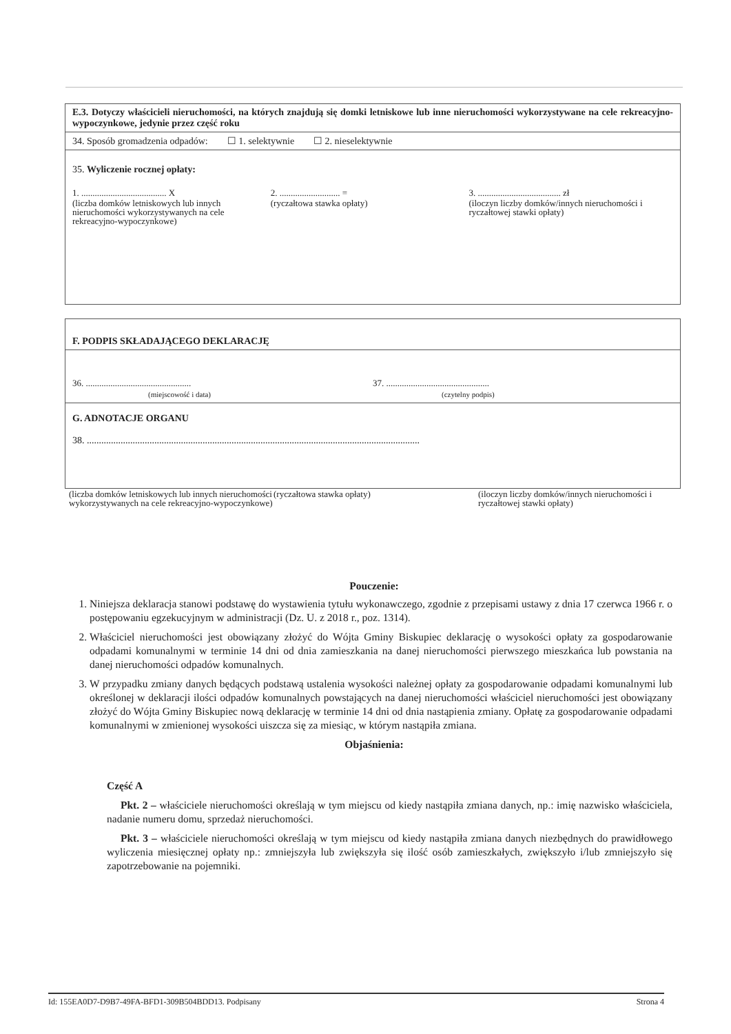E.3. Dotyczy właścicieli nieruchomości, na których znajdują się domki letniskowe lub inne nieruchomości wykorzystywane na cele rekreacyjno-wypoczynkowe, jedynie przez część roku
34. Sposób gromadzenia odpadów: ☐ 1. selektywnie ☐ 2. nieselektywnie
35. Wyliczenie rocznej opłaty:
1. ...................................... X
2. ........................... =
3. ..................................... zł
(liczba domków letniskowych lub innych nieruchomości wykorzystywanych na cele rekreacyjno-wypoczynkowe)
(ryczałtowa stawka opłaty) (iloczyn liczby domków/innych nieruchomości i ryczałtowej stawki opłaty)
F. PODPIS SKŁADAJĄCEGO DEKLARACJĘ
36. ...............................................
(miejscowość i data)
37. ..............................................
(czytelny podpis)
G. ADNOTACJE ORGANU
38. ..........................................................................................................................................
(liczba domków letniskowych lub innych nieruchomości wykorzystywanych na cele rekreacyjno-wypoczynkowe)
(ryczałtowa stawka opłaty) (iloczyn liczby domków/innych nieruchomości i ryczałtowej stawki opłaty)
Pouczenie:
1. Niniejsza deklaracja stanowi podstawę do wystawienia tytułu wykonawczego, zgodnie z przepisami ustawy z dnia 17 czerwca 1966 r. o postępowaniu egzekucyjnym w administracji (Dz. U. z 2018 r., poz. 1314).
2. Właściciel nieruchomości jest obowiązany złożyć do Wójta Gminy Biskupiec deklarację o wysokości opłaty za gospodarowanie odpadami komunalnymi w terminie 14 dni od dnia zamieszkania na danej nieruchomości pierwszego mieszkańca lub powstania na danej nieruchomości odpadów komunalnych.
3. W przypadku zmiany danych będących podstawą ustalenia wysokości należnej opłaty za gospodarowanie odpadami komunalnymi lub określonej w deklaracji ilości odpadów komunalnych powstających na danej nieruchomości właściciel nieruchomości jest obowiązany złożyć do Wójta Gminy Biskupiec nową deklarację w terminie 14 dni od dnia nastąpienia zmiany. Opłatę za gospodarowanie odpadami komunalnymi w zmienionej wysokości uiszcza się za miesiąc, w którym nastąpiła zmiana.
Objaśnienia:
Część A
Pkt. 2 – właściciele nieruchomości określają w tym miejscu od kiedy nastąpiła zmiana danych, np.: imię nazwisko właściciela, nadanie numeru domu, sprzedaż nieruchomości.
Pkt. 3 – właściciele nieruchomości określają w tym miejscu od kiedy nastąpiła zmiana danych niezbędnych do prawidłowego wyliczenia miesięcznej opłaty np.: zmniejszyła lub zwiększyła się ilość osób zamieszkałych, zwiększyło i/lub zmniejszyło się zapotrzebowanie na pojemniki.
Id: 155EA0D7-D9B7-49FA-BFD1-309B504BDD13. Podpisany Strona 4